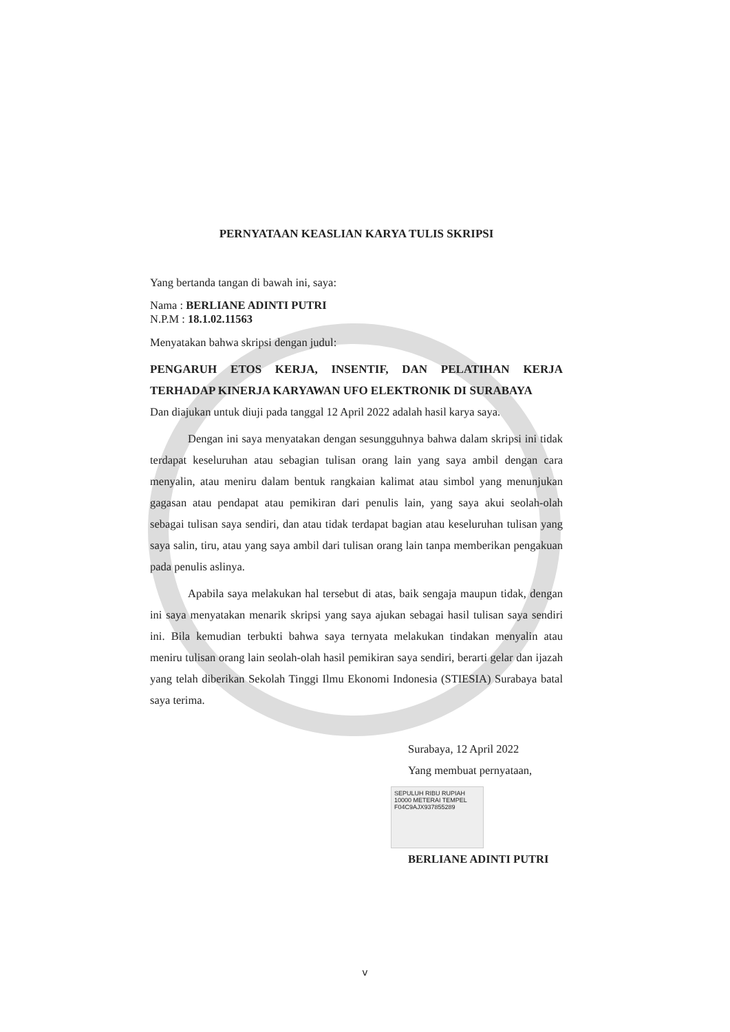PERNYATAAN KEASLIAN KARYA TULIS SKRIPSI
Yang bertanda tangan di bawah ini, saya:
Nama : BERLIANE ADINTI PUTRI
N.P.M : 18.1.02.11563
Menyatakan bahwa skripsi dengan judul:
PENGARUH ETOS KERJA, INSENTIF, DAN PELATIHAN KERJA TERHADAP KINERJA KARYAWAN UFO ELEKTRONIK DI SURABAYA
Dan diajukan untuk diuji pada tanggal 12 April 2022 adalah hasil karya saya.
Dengan ini saya menyatakan dengan sesungguhnya bahwa dalam skripsi ini tidak terdapat keseluruhan atau sebagian tulisan orang lain yang saya ambil dengan cara menyalin, atau meniru dalam bentuk rangkaian kalimat atau simbol yang menunjukan gagasan atau pendapat atau pemikiran dari penulis lain, yang saya akui seolah-olah sebagai tulisan saya sendiri, dan atau tidak terdapat bagian atau keseluruhan tulisan yang saya salin, tiru, atau yang saya ambil dari tulisan orang lain tanpa memberikan pengakuan pada penulis aslinya.
Apabila saya melakukan hal tersebut di atas, baik sengaja maupun tidak, dengan ini saya menyatakan menarik skripsi yang saya ajukan sebagai hasil tulisan saya sendiri ini. Bila kemudian terbukti bahwa saya ternyata melakukan tindakan menyalin atau meniru tulisan orang lain seolah-olah hasil pemikiran saya sendiri, berarti gelar dan ijazah yang telah diberikan Sekolah Tinggi Ilmu Ekonomi Indonesia (STIESIA) Surabaya batal saya terima.
Surabaya, 12 April 2022
Yang membuat pernyataan,
SEPULUH RIBU RUPIAH 10000 METERAI TEMPEL
F04C9AJX937855289
BERLIANE ADINTI PUTRI
v